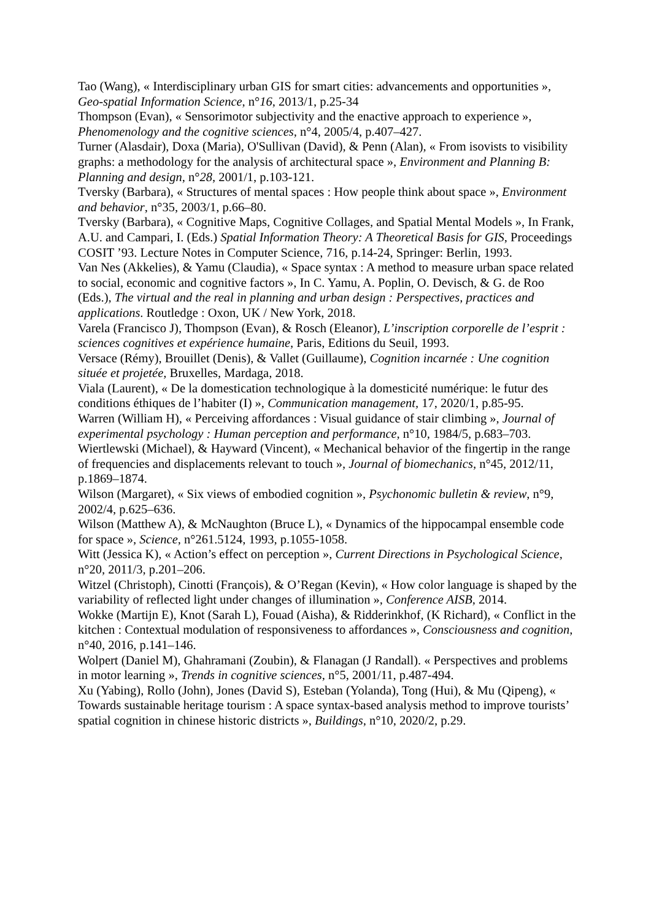Tao (Wang), « Interdisciplinary urban GIS for smart cities: advancements and opportunities », Geo-spatial Information Science, n°16, 2013/1, p.25-34
Thompson (Evan), « Sensorimotor subjectivity and the enactive approach to experience », Phenomenology and the cognitive sciences, n°4, 2005/4, p.407–427.
Turner (Alasdair), Doxa (Maria), O'Sullivan (David), & Penn (Alan), « From isovists to visibility graphs: a methodology for the analysis of architectural space », Environment and Planning B: Planning and design, n°28, 2001/1, p.103-121.
Tversky (Barbara), « Structures of mental spaces : How people think about space », Environment and behavior, n°35, 2003/1, p.66–80.
Tversky (Barbara), « Cognitive Maps, Cognitive Collages, and Spatial Mental Models », In Frank, A.U. and Campari, I. (Eds.) Spatial Information Theory: A Theoretical Basis for GIS, Proceedings COSIT ’93. Lecture Notes in Computer Science, 716, p.14-24, Springer: Berlin, 1993.
Van Nes (Akkelies), & Yamu (Claudia), « Space syntax : A method to measure urban space related to social, economic and cognitive factors », In C. Yamu, A. Poplin, O. Devisch, & G. de Roo (Eds.), The virtual and the real in planning and urban design : Perspectives, practices and applications. Routledge : Oxon, UK / New York, 2018.
Varela (Francisco J), Thompson (Evan), & Rosch (Eleanor), L’inscription corporelle de l’esprit : sciences cognitives et expérience humaine, Paris, Editions du Seuil, 1993.
Versace (Rémy), Brouillet (Denis), & Vallet (Guillaume), Cognition incarnée : Une cognition située et projetée, Bruxelles, Mardaga, 2018.
Viala (Laurent), « De la domestication technologique à la domesticité numérique: le futur des conditions éthiques de l’habiter (I) », Communication management, 17, 2020/1, p.85-95.
Warren (William H), « Perceiving affordances : Visual guidance of stair climbing », Journal of experimental psychology : Human perception and performance, n°10, 1984/5, p.683–703.
Wiertlewski (Michael), & Hayward (Vincent), « Mechanical behavior of the fingertip in the range of frequencies and displacements relevant to touch », Journal of biomechanics, n°45, 2012/11, p.1869–1874.
Wilson (Margaret), « Six views of embodied cognition », Psychonomic bulletin & review, n°9, 2002/4, p.625–636.
Wilson (Matthew A), & McNaughton (Bruce L), « Dynamics of the hippocampal ensemble code for space », Science, n°261.5124, 1993, p.1055-1058.
Witt (Jessica K), « Action’s effect on perception », Current Directions in Psychological Science, n°20, 2011/3, p.201–206.
Witzel (Christoph), Cinotti (François), & O’Regan (Kevin), « How color language is shaped by the variability of reflected light under changes of illumination », Conference AISB, 2014.
Wokke (Martijn E), Knot (Sarah L), Fouad (Aisha), & Ridderinkhof, (K Richard), « Conflict in the kitchen : Contextual modulation of responsiveness to affordances », Consciousness and cognition, n°40, 2016, p.141–146.
Wolpert (Daniel M), Ghahramani (Zoubin), & Flanagan (J Randall). « Perspectives and problems in motor learning », Trends in cognitive sciences, n°5, 2001/11, p.487-494.
Xu (Yabing), Rollo (John), Jones (David S), Esteban (Yolanda), Tong (Hui), & Mu (Qipeng), « Towards sustainable heritage tourism : A space syntax-based analysis method to improve tourists’ spatial cognition in chinese historic districts », Buildings, n°10, 2020/2, p.29.